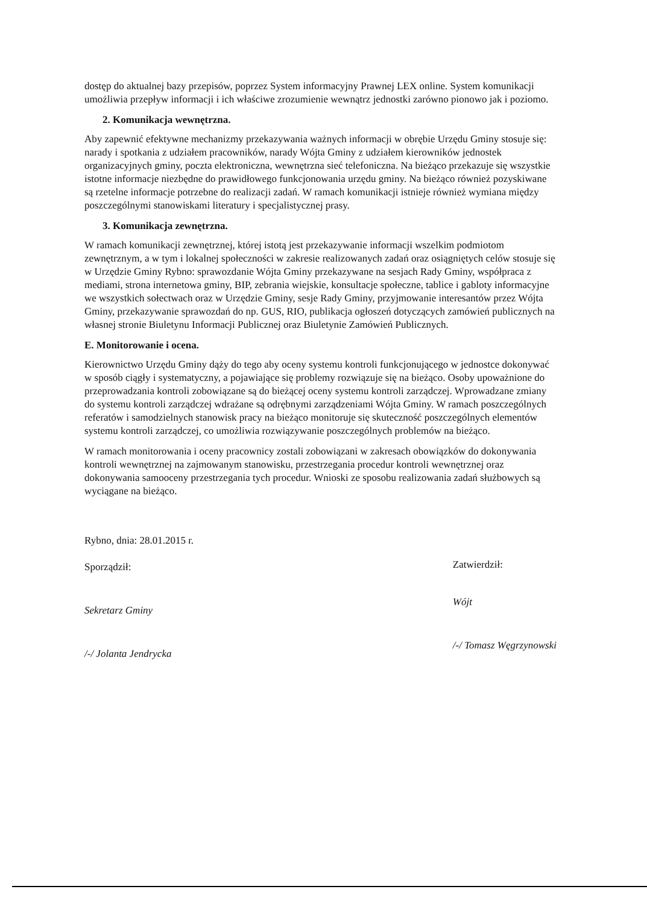dostęp do aktualnej bazy przepisów, poprzez System informacyjny Prawnej LEX online. System komunikacji umożliwia przepływ informacji i ich właściwe zrozumienie wewnątrz jednostki zarówno pionowo jak i poziomo.
2. Komunikacja wewnętrzna.
Aby zapewnić efektywne mechanizmy przekazywania ważnych informacji w obrębie Urzędu Gminy stosuje się: narady i spotkania z udziałem pracowników, narady Wójta Gminy z udziałem kierowników jednostek organizacyjnych gminy, poczta elektroniczna, wewnętrzna sieć telefoniczna. Na bieżąco przekazuje się wszystkie istotne informacje niezbędne do prawidłowego funkcjonowania urzędu gminy. Na bieżąco również pozyskiwane są rzetelne informacje potrzebne do realizacji zadań. W ramach komunikacji istnieje również wymiana między poszczególnymi stanowiskami literatury i specjalistycznej prasy.
3. Komunikacja zewnętrzna.
W ramach komunikacji zewnętrznej, której istotą jest przekazywanie informacji wszelkim podmiotom zewnętrznym, a w tym i lokalnej społeczności w zakresie realizowanych zadań oraz osiągniętych celów stosuje się w Urzędzie Gminy Rybno: sprawozdanie Wójta Gminy przekazywane na sesjach Rady Gminy, współpraca z mediami, strona internetowa gminy, BIP, zebrania wiejskie, konsultacje społeczne, tablice i gabloty informacyjne we wszystkich sołectwach oraz w Urzędzie Gminy, sesje Rady Gminy, przyjmowanie interesantów przez Wójta Gminy, przekazywanie sprawozdań do np. GUS, RIO, publikacja ogłoszeń dotyczących zamówień publicznych na własnej stronie Biuletynu Informacji Publicznej oraz Biuletynie Zamówień Publicznych.
E. Monitorowanie i ocena.
Kierownictwo Urzędu Gminy dąży do tego aby oceny systemu kontroli funkcjonującego w jednostce dokonywać w sposób ciągły i systematyczny, a pojawiające się problemy rozwiązuje się na bieżąco. Osoby upoważnione do przeprowadzania kontroli zobowiązane są do bieżącej oceny systemu kontroli zarządczej. Wprowadzane zmiany do systemu kontroli zarządczej wdrażane są odrębnymi zarządzeniami Wójta Gminy. W ramach poszczególnych referatów i samodzielnych stanowisk pracy na bieżąco monitoruje się skuteczność poszczególnych elementów systemu kontroli zarządczej, co umożliwia rozwiązywanie poszczególnych problemów na bieżąco.
W ramach monitorowania i oceny pracownicy zostali zobowiązani w zakresach obowiązków do dokonywania kontroli wewnętrznej na zajmowanym stanowisku, przestrzegania procedur kontroli wewnętrznej oraz dokonywania samooceny przestrzegania tych procedur. Wnioski ze sposobu realizowania zadań służbowych są wyciągane na bieżąco.
Rybno, dnia: 28.01.2015 r.
Sporządził:
Sekretarz Gminy
/-/ Jolanta Jendrycka
Zatwierdził:
Wójt
/-/ Tomasz Węgrzynowski